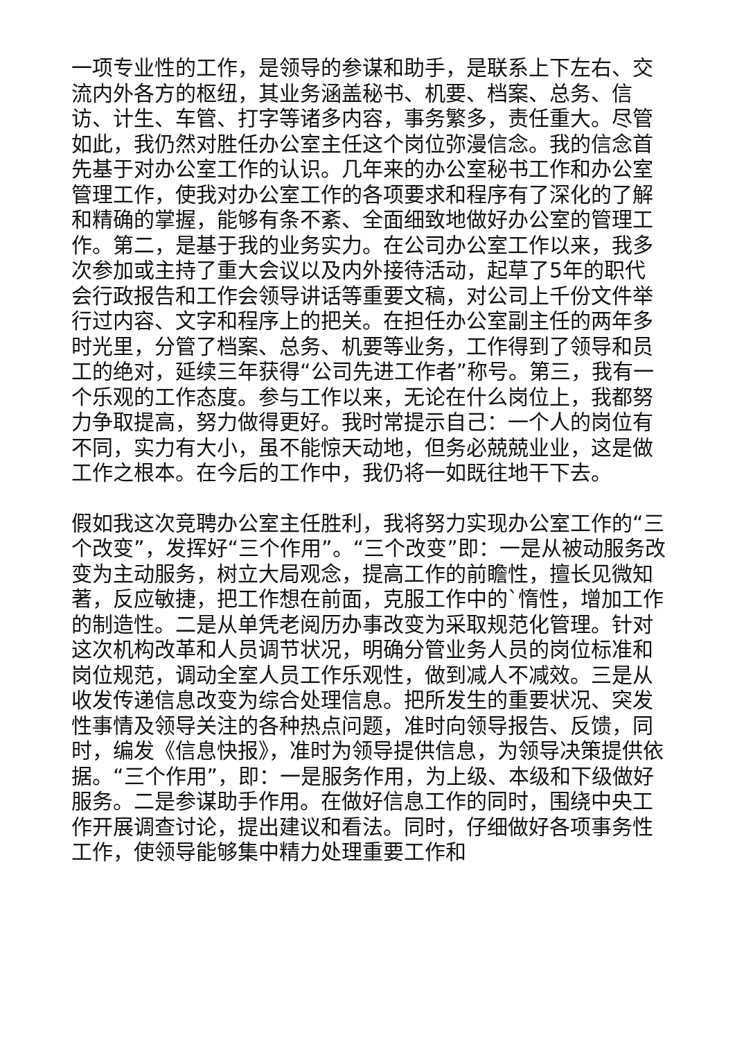一项专业性的工作，是领导的参谋和助手，是联系上下左右、交流内外各方的枢纽，其业务涵盖秘书、机要、档案、总务、信访、计生、车管、打字等诸多内容，事务繁多，责任重大。尽管如此，我仍然对胜任办公室主任这个岗位弥漫信念。我的信念首先基于对办公室工作的认识。几年来的办公室秘书工作和办公室管理工作，使我对办公室工作的各项要求和程序有了深化的了解和精确的掌握，能够有条不紊、全面细致地做好办公室的管理工作。第二，是基于我的业务实力。在公司办公室工作以来，我多次参加或主持了重大会议以及内外接待活动，起草了5年的职代会行政报告和工作会领导讲话等重要文稿，对公司上千份文件举行过内容、文字和程序上的把关。在担任办公室副主任的两年多时光里，分管了档案、总务、机要等业务，工作得到了领导和员工的绝对，延续三年获得“公司先进工作者”称号。第三，我有一个乐观的工作态度。参与工作以来，无论在什么岗位上，我都努力争取提高，努力做得更好。我时常提示自己：一个人的岗位有不同，实力有大小，虽不能惊天动地，但务必兢兢业业，这是做工作之根本。在今后的工作中，我仍将一如既往地干下去。
假如我这次竞聘办公室主任胜利，我将努力实现办公室工作的“三个改变”，发挥好“三个作用”。“三个改变”即：一是从被动服务改变为主动服务，树立大局观念，提高工作的前瞻性，擅长见微知著，反应敏捷，把工作想在前面，克服工作中的`惰性，增加工作的制造性。二是从单凭老阅历办事改变为采取规范化管理。针对这次机构改革和人员调节状况，明确分管业务人员的岗位标准和岗位规范，调动全室人员工作乐观性，做到减人不减效。三是从收发传递信息改变为综合处理信息。把所发生的重要状况、突发性事情及领导关注的各种热点问题，准时向领导报告、反馈，同时，编发《信息快报》，准时为领导提供信息，为领导决策提供依
据。“三个作用”，即：一是服务作用，为上级、本级和下级做好服务。二是参谋助手作用。在做好信息工作的同时，围绕中央工作开展调查讨论，提出建议和看法。同时，仔细做好各项事务性工作，使领导能够集中精力处理重要工作和